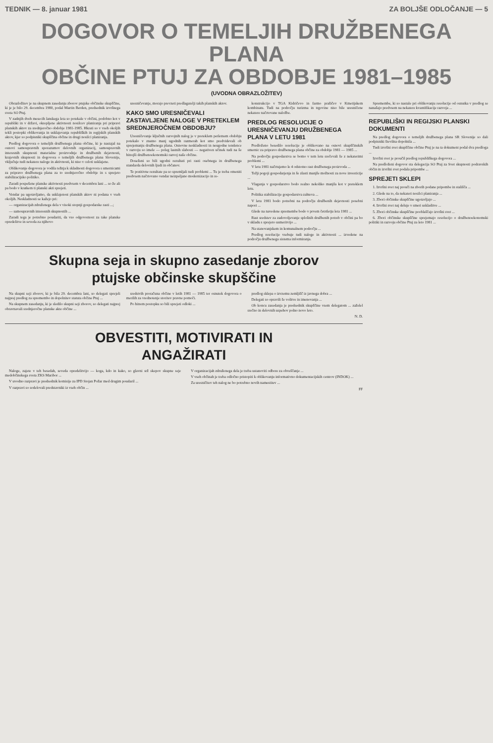TEDNIK — 8. januar 1981 ZA BOLJŠE ODLOČANJE — 5
DOGOVOR O TEMELJIH DRUŽBENEGA PLANA
OBČINE PTUJ ZA OBDOBJE 1981–1985
(UVODNA OBRAZLOŽITEV)
Obrazložitev je na skupnem zasedanju zborov ptujske občinske skupščine, ki je je bilo 29. decembra 1980, podal Martin Berden, predsednik izvršnega sveta SO Ptuj.
V zadnjih dveh mesecih lanskega leta so potekale v občini, podobno kot v republiki in v državi, okrepljene aktivnosti nosilcev planiranja pri pripravi planskih aktov za srednjeročno obdobje 1981-1985. Hkrati so v vseh okoljih tekli postopki oblikovanja in usklajevanja republiških in regijskih planskih aktov, kjer so podpisniki skupščina občine in drugi nosilci planiranja.
Predlog dogovora o temeljih družbenega plana občine, ki je nastajal na osnovi samoupravnih sporazumov delovnih organizacij, samoupravnih interesnih skupnosti materialne proizvodnje in družbenih dejavnosti, krajevnih skupnosti in dogovora o temeljih družbenega plana Slovenije, vključuje tudi nekatere naloge in aktivnosti, ki niso v celoti usklajene.
Oblikovanje dogovora je vodila težnja k skladnosti dogovora s smernicami za pripravo družbenega plana za to srednjeročno obdobje in s sprejeto stabilizacijsko politiko.
Zaradi pospešene planske aktivnosti predvsem v decembru lani ... so že ali pa bodo v kratkem ti planski akti sprejeti.
Vendar pa ugotavljamo, da usklajenost planskih aktov ni podana v vseh okoljih. Neskladnosti se kažejo pri:
— organizacijah združenega dela v visoki stopnji gospodarske rasti ...;
— samoupravnih interesnih skupnostih ...
Zaradi tega je potrebno poudariti, da vso odgovornost za take planske opredelitve in seveda za njihovo
uresničevanje, morajo prevzeti predlagatelji takih planskih aktov.
KAKO SMO URESNIČEVALI ZASTAVLJENE NALOGE V PRETEKLEM SREDNJEROČNEM OBDOBJU?
Uresničevanje ključnih razvojnih nalog je v preteklem petletnem obdobju potekalo v znatno manj ugodnih razmerah kot smo predvidevali ob sprejemanju družbenega plana. Osnovne neskladnosti in neugodne tendence v razvoju so imele — poleg lastnih slabosti — negativen učinek tudi na še hitrejši družbenoekonomski razvoj naše občine.
Doseženi so bili ugodni rezultati pri rasti osebnega in družbenega standarda delovnih ljudi in občanov.
Te pozitivne rezultate pa so spremljali tudi problemi ... Tu je treba omeniti predvsem načrtovano vendar neizpeljano modernizacijo in re-
konstrukcijo v TGA Kidričevo in farmo prašičev v Kmetijskem kombinatu. Tudi na področju turizma in trgovine niso bile uresničene nekatere načrtovane naložbe.
PREDLOG RESOLUCIJE O URESNIČEVANJU DRUŽBENEGA PLANA V LETU 1981
Predloženo besedilo resolucije je oblikovano na osnovi skupščinskih smernic za pripravo družbenega plana občine za obdobje 1981 — 1985 ...
Na področju gospodarstva se bomo v tem letu srečevali še z nekaterimi problemi ...
V letu 1981 načrtujemo le 4 odstotno rast družbenega proizvoda ...
Težji pogoji gospodarjenja in še zlasti manjše možnosti za nove investicije ...
Vlaganja v gospodarstvo bodo realno nekoliko manjša kot v preteklem letu.
Politika stabilizacije gospodarstva zahteva ...
V letu 1981 bodo potrebni na področju družbenih dejavnosti posebni napori ...
Glede na navedene spremembe bodo v prvem četrtletju leta 1981 ...
Rast sredstev za zadovoljevanje splošnih družbenih potreb v občini pa bo v skladu s sprejeto usmeritvijo ...
Na stanovanjskem in komunalnem področju ...
Predlog resolucije vsebuje tudi naloge in aktivnosti ... izvedene na področju družbenega sistema informiranja.
Skupna seja in skupno zasedanje zborov
ptujske občinske skupščine
Na skupni seji zborov, ki je bila 29. decembra lani, so delegati sprejeli najprej predlog za spremembo in dopolnitev statuta občine Ptuj ...
Na skupnem zasedanju, ki je sledilo skupni seji zborov, so delegati najprej obravnavali srednjeročne planske akte občine ...
sredstvih proračuna občine v letih 1981 — 1985 ter osnutek dogovora o merilih za vrednotenje storitev pravne pomoči.
Po hitrem postopku so bili sprejeti odloki ...
predlog sklepa o izvzemu zemljišč iz javnega dobra ...
Delegati so opravili še volitve in imenovanja ...
Ob koncu zasedanja je predsednik skupščine vsem delegatom ... zaželel srečno in delovnih uspehov polno novo leto.
N. D.
OBVESTITI, MOTIVIRATI IN
ANGAŽIRATI
Naloge, zajete v teh besedah, seveda opredelitvijo — koga, kdo in kako, so glavni srž skepov skupne seje medobčinskega sveta ZKS Maribor ...
V uvodno razpravi je predsednik komisije za IPD Stojan Požar med drugim poudaril ...
V razpravi so sodelovali predstavniki iz vseh občin ...
V organizacijah združenega dela je treba ustanoviti odbore za obveščanje ...
V vseh občinah je treba odločno pristopiti k oblikovanju informativno dokumentacijskih centrov (INDOK) ...
Za uresničitev teh nalog ne bo potrebno novih namestitev ...
FF
Spremembe, ki so nastale pri oblikovanju resolucije od osnutka v predlog se nanašajo predvsem na nekatere kvantifikacije razvoja ...
REPUBLIŠKI IN REGIJSKI PLANSKI DOKUMENTI
Na predlog dogovora o temeljih družbenega plana SR Slovenije so dali podpisniki številna dopolnila ...
Tudi izvršni svet skupščine občine Ptuj je na ta dokument podal dva predloga ...
Izvršni svet je proučil predlog republiškega dogovora ...
Na predloženi dogovor sta delegacija SO Ptuj za Svet skupnosti podravskih občin in izvršni svet podala pripombe ...
SPREJETI SKLEPI
1. Izvršni svet naj prouči na zborih podane pripombe in stališča ...
2. Glede na to, da nekateri nosilci planiranja ...
3. Zbori občinske skupščine ugotavljajo ...
4. Izvršni svet naj deluje v smeri uskladitve ...
5. Zbori občinske skupščine pooblaščajo izvršni svet ...
6. Zbori občinske skupščine sprejemajo resolucijo o družbenoekonomski politiki in razvoju občine Ptuj za leto 1981 ...